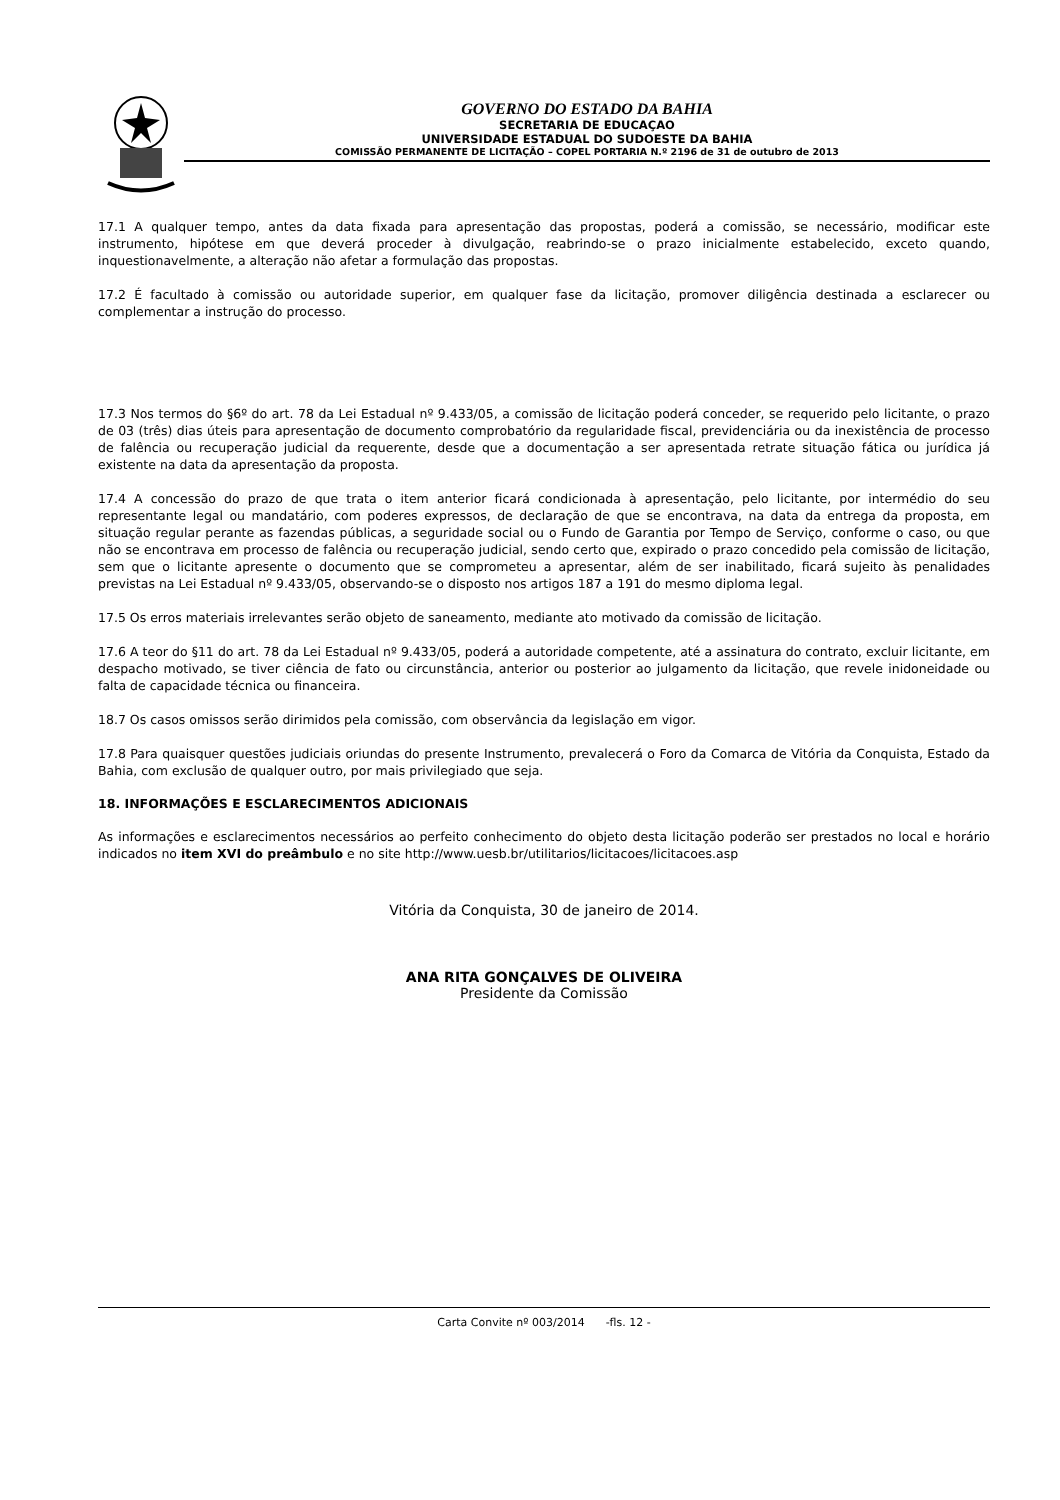GOVERNO DO ESTADO DA BAHIA
SECRETARIA DE EDUCAÇAO
UNIVERSIDADE ESTADUAL DO SUDOESTE DA BAHIA
COMISSÃO PERMANENTE DE LICITAÇÃO – COPEL PORTARIA N.º 2196 de 31 de outubro de 2013
17.1 A qualquer tempo, antes da data fixada para apresentação das propostas, poderá a comissão, se necessário, modificar este instrumento, hipótese em que deverá proceder à divulgação, reabrindo-se o prazo inicialmente estabelecido, exceto quando, inquestionavelmente, a alteração não afetar a formulação das propostas.
17.2 É facultado à comissão ou autoridade superior, em qualquer fase da licitação, promover diligência destinada a esclarecer ou complementar a instrução do processo.
17.3 Nos termos do §6º do art. 78 da Lei Estadual nº 9.433/05, a comissão de licitação poderá conceder, se requerido pelo licitante, o prazo de 03 (três) dias úteis para apresentação de documento comprobatório da regularidade fiscal, previdenciária ou da inexistência de processo de falência ou recuperação judicial da requerente, desde que a documentação a ser apresentada retrate situação fática ou jurídica já existente na data da apresentação da proposta.
17.4 A concessão do prazo de que trata o item anterior ficará condicionada à apresentação, pelo licitante, por intermédio do seu representante legal ou mandatário, com poderes expressos, de declaração de que se encontrava, na data da entrega da proposta, em situação regular perante as fazendas públicas, a seguridade social ou o Fundo de Garantia por Tempo de Serviço, conforme o caso, ou que não se encontrava em processo de falência ou recuperação judicial, sendo certo que, expirado o prazo concedido pela comissão de licitação, sem que o licitante apresente o documento que se comprometeu a apresentar, além de ser inabilitado, ficará sujeito às penalidades previstas na Lei Estadual nº 9.433/05, observando-se o disposto nos artigos 187 a 191 do mesmo diploma legal.
17.5 Os erros materiais irrelevantes serão objeto de saneamento, mediante ato motivado da comissão de licitação.
17.6 A teor do §11 do art. 78 da Lei Estadual nº 9.433/05, poderá a autoridade competente, até a assinatura do contrato, excluir licitante, em despacho motivado, se tiver ciência de fato ou circunstância, anterior ou posterior ao julgamento da licitação, que revele inidoneidade ou falta de capacidade técnica ou financeira.
18.7 Os casos omissos serão dirimidos pela comissão, com observância da legislação em vigor.
17.8 Para quaisquer questões judiciais oriundas do presente Instrumento, prevalecerá o Foro da Comarca de Vitória da Conquista, Estado da Bahia, com exclusão de qualquer outro, por mais privilegiado que seja.
18. INFORMAÇÕES E ESCLARECIMENTOS ADICIONAIS
As informações e esclarecimentos necessários ao perfeito conhecimento do objeto desta licitação poderão ser prestados no local e horário indicados no item XVI do preâmbulo e no site http://www.uesb.br/utilitarios/licitacoes/licitacoes.asp
Vitória da Conquista, 30 de janeiro de 2014.
ANA RITA GONÇALVES DE OLIVEIRA
Presidente da Comissão
Carta Convite nº 003/2014 -fls. 12 -